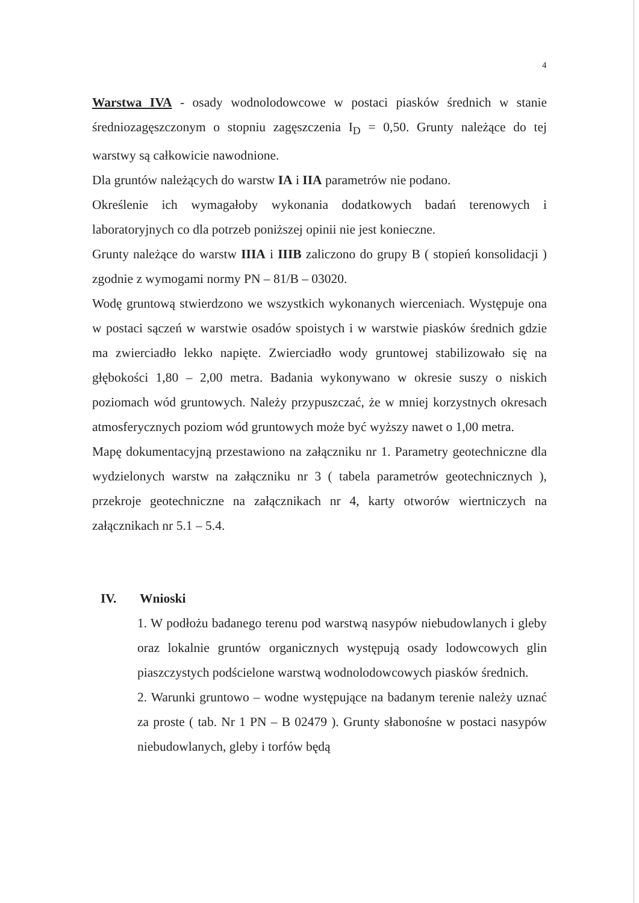4
Warstwa IVA - osady wodnolodowcowe w postaci piasków średnich w stanie średniozagęszczonym o stopniu zagęszczenia I<sub>D</sub> = 0,50. Grunty należące do tej warstwy są całkowicie nawodnione.
Dla gruntów należących do warstw IA i IIA parametrów nie podano.
Określenie ich wymagałoby wykonania dodatkowych badań terenowych i laboratoryjnych co dla potrzeb poniższej opinii nie jest konieczne.
Grunty należące do warstw IIIA i IIIB zaliczono do grupy B ( stopień konsolidacji ) zgodnie z wymogami normy PN – 81/B – 03020.
Wodę gruntową stwierdzono we wszystkich wykonanych wierceniach. Występuje ona w postaci sączeń w warstwie osadów spoistych i w warstwie piasków średnich gdzie ma zwierciadło lekko napięte. Zwierciadło wody gruntowej stabilizowało się na głębokości 1,80 – 2,00 metra. Badania wykonywano w okresie suszy o niskich poziomach wód gruntowych. Należy przypuszczać, że w mniej korzystnych okresach atmosferycznych poziom wód gruntowych może być wyższy nawet o 1,00 metra.
Mapę dokumentacyjną przestawiono na załączniku nr 1. Parametry geotechniczne dla wydzielonych warstw na załączniku nr 3 ( tabela parametrów geotechnicznych ), przekroje geotechniczne na załącznikach nr 4, karty otworów wiertniczych na załącznikach nr 5.1 – 5.4.
IV. Wnioski
1. W podłożu badanego terenu pod warstwą nasypów niebudowlanych i gleby oraz lokalnie gruntów organicznych występują osady lodowcowych glin piaszczystych podścielone warstwą wodnolodowcowych piasków średnich.
2. Warunki gruntowo – wodne występujące na badanym terenie należy uznać za proste ( tab. Nr 1 PN – B 02479 ). Grunty słabonośne w postaci nasypów niebudowlanych, gleby i torfów będą